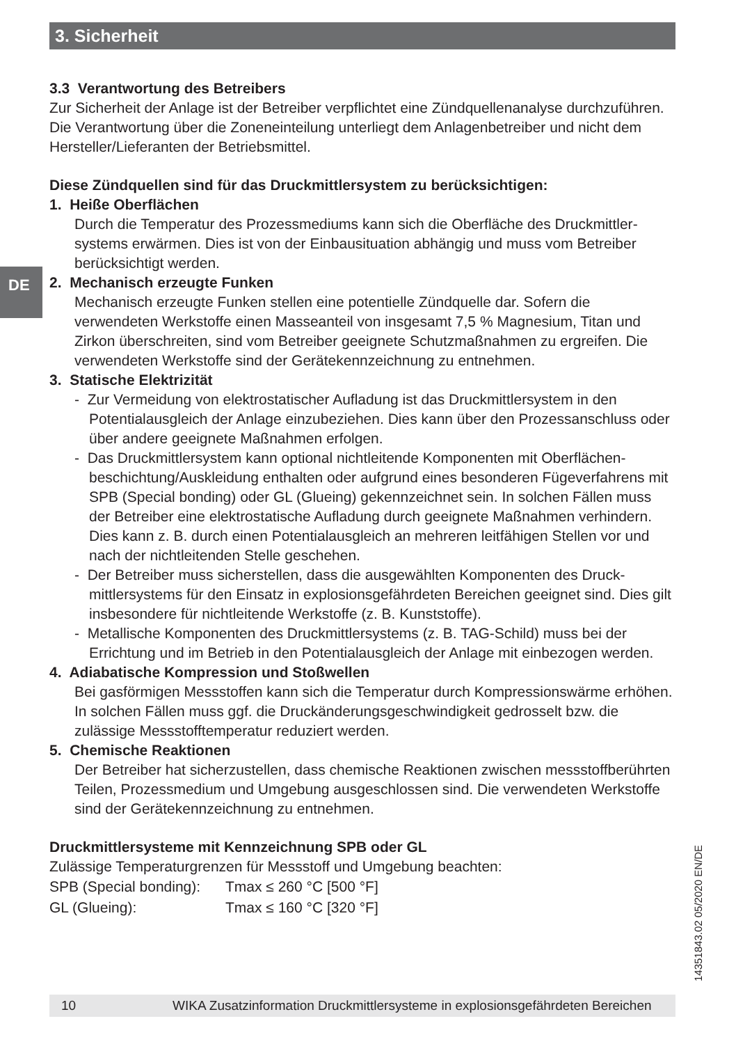3. Sicherheit
DE
3.3 Verantwortung des Betreibers
Zur Sicherheit der Anlage ist der Betreiber verpflichtet eine Zündquellenanalyse durchzu­führen. Die Verantwortung über die Zoneneinteilung unterliegt dem Anlagenbetreiber und nicht dem Hersteller/Lieferanten der Betriebsmittel.
Diese Zündquellen sind für das Druckmittlersystem zu berücksichtigen:
1. Heiße Oberflächen
Durch die Temperatur des Prozessmediums kann sich die Oberfläche des Druckmittler­systems erwärmen. Dies ist von der Einbausituation abhängig und muss vom Betreiber berücksichtigt werden.
2. Mechanisch erzeugte Funken
Mechanisch erzeugte Funken stellen eine potentielle Zündquelle dar. Sofern die verwendeten Werkstoffe einen Masseanteil von insgesamt 7,5 % Magnesium, Titan und Zirkon überschreiten, sind vom Betreiber geeignete Schutzmaßnahmen zu ergrei­fen. Die verwendeten Werkstoffe sind der Gerätekennzeichnung zu entnehmen.
3. Statische Elektrizität
- Zur Vermeidung von elektrostatischer Aufladung ist das Druckmittlersystem in den Potentialausgleich der Anlage einzubeziehen. Dies kann über den Prozessanschluss oder über andere geeignete Maßnahmen erfolgen.
- Das Druckmittlersystem kann optional nichtleitende Komponenten mit Oberflächen­beschichtung/Auskleidung enthalten oder aufgrund eines besonderen Fügeverfah­rens mit SPB (Special bonding) oder GL (Glueing) gekennzeichnet sein. In solchen Fällen muss der Betreiber eine elektrostatische Aufladung durch geeignete Maßnah­men verhindern. Dies kann z. B. durch einen Potentialausgleich an mehreren leitfähi­gen Stellen vor und nach der nichtleitenden Stelle geschehen.
- Der Betreiber muss sicherstellen, dass die ausgewählten Komponenten des Druck­mittlersystems für den Einsatz in explosionsgefährdeten Bereichen geeignet sind. Dies gilt insbesondere für nichtleitende Werkstoffe (z. B. Kunststoffe).
- Metallische Komponenten des Druckmittlersystems (z. B. TAG-Schild) muss bei der Errichtung und im Betrieb in den Potentialausgleich der Anlage mit einbezogen werden.
4. Adiabatische Kompression und Stoßwellen
Bei gasförmigen Messstoffen kann sich die Temperatur durch Kompressionswärme erhöhen. In solchen Fällen muss ggf. die Druckänderungsgeschwindigkeit gedrosselt bzw. die zulässige Messstofftemperatur reduziert werden.
5. Chemische Reaktionen
Der Betreiber hat sicherzustellen, dass chemische Reaktionen zwischen messstoffbe­rührten Teilen, Prozessmedium und Umgebung ausgeschlossen sind. Die verwendeten Werkstoffe sind der Gerätekennzeichnung zu entnehmen.
Druckmittlersysteme mit Kennzeichnung SPB oder GL
Zulässige Temperaturgrenzen für Messstoff und Umgebung beachten:
| SPB (Special bonding): | Tmax ≤ 260 °C [500 °F] |
| GL (Glueing): | Tmax ≤ 160 °C [320 °F] |
14351843.02 05/2020 EN/DE
10 WIKA Zusatzinformation Druckmittlersysteme in explosionsgefährdeten Bereichen